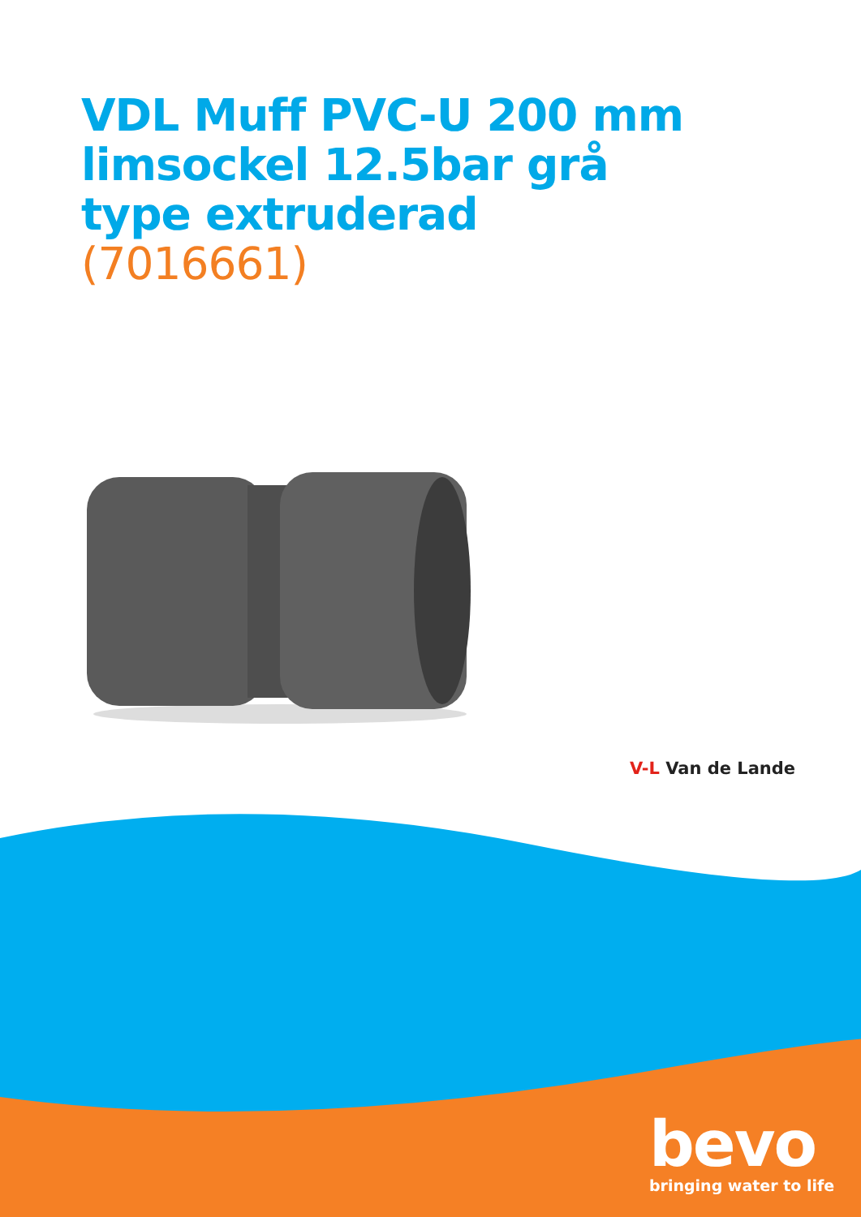VDL Muff PVC-U 200 mm limsockel 12.5bar grå type extruderad (7016661)
V-L Van de Lande
bevo
bringing water to life